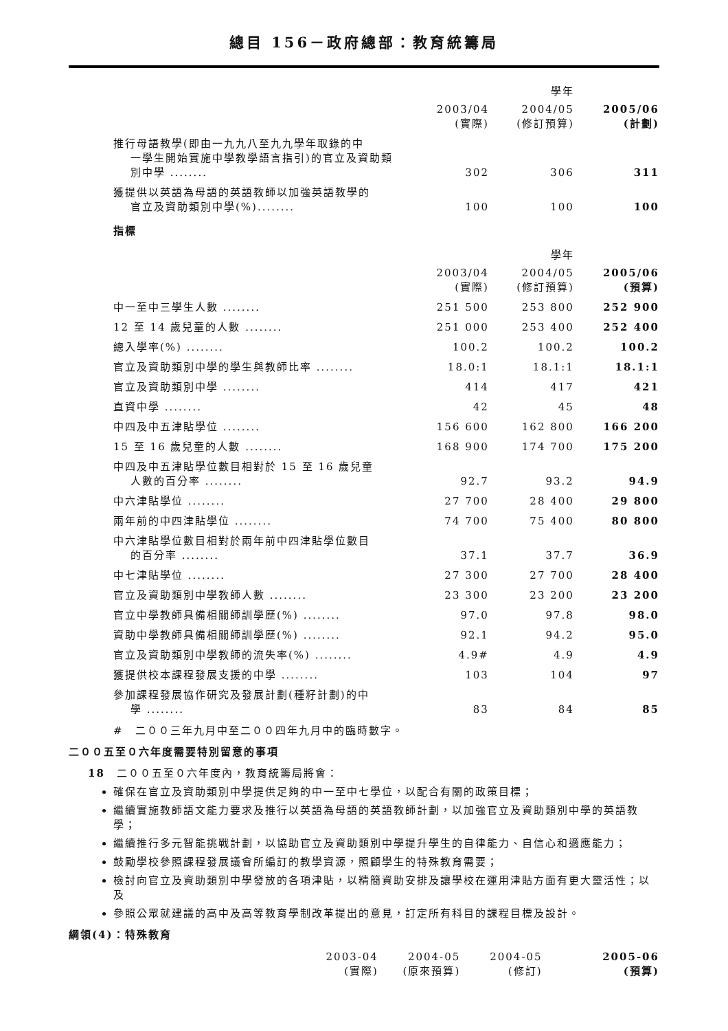總目 156－政府總部：教育統籌局
| | | 學年 | |
| | 2003/04 (實際) | 2004/05 (修訂預算) | 2005/06 (計劃) |
| 推行母語教學(即由一九九八至九九學年取錄的中 一學生開始實施中學教學語言指引)的官立及資助類別中學 ........ | 302 | 306 | 311 |
| 獲提供以英語為母語的英語教師以加強英語教學的 官立及資助類別中學(%)........ | 100 | 100 | 100 |
指標
| | | 學年 | |
| | 2003/04 (實際) | 2004/05 (修訂預算) | 2005/06 (預算) |
| 中一至中三學生人數 ........ | 251 500 | 253 800 | 252 900 |
| 12 至 14 歲兒童的人數 ........ | 251 000 | 253 400 | 252 400 |
| 總入學率(%) ........ | 100.2 | 100.2 | 100.2 |
| 官立及資助類別中學的學生與教師比率 ........ | 18.0:1 | 18.1:1 | 18.1:1 |
| 官立及資助類別中學 ........ | 414 | 417 | 421 |
| 直資中學 ........ | 42 | 45 | 48 |
| 中四及中五津貼學位 ........ | 156 600 | 162 800 | 166 200 |
| 15 至 16 歲兒童的人數 ........ | 168 900 | 174 700 | 175 200 |
| 中四及中五津貼學位數目相對於 15 至 16 歲兒童 人數的百分率 ........ | 92.7 | 93.2 | 94.9 |
| 中六津貼學位 ........ | 27 700 | 28 400 | 29 800 |
| 兩年前的中四津貼學位 ........ | 74 700 | 75 400 | 80 800 |
| 中六津貼學位數目相對於兩年前中四津貼學位數目 的百分率 ........ | 37.1 | 37.7 | 36.9 |
| 中七津貼學位 ........ | 27 300 | 27 700 | 28 400 |
| 官立及資助類別中學教師人數 ........ | 23 300 | 23 200 | 23 200 |
| 官立中學教師具備相關師訓學歷(%) ........ | 97.0 | 97.8 | 98.0 |
| 資助中學教師具備相關師訓學歷(%) ........ | 92.1 | 94.2 | 95.0 |
| 官立及資助類別中學教師的流失率(%) ........ | 4.9# | 4.9 | 4.9 |
| 獲提供校本課程發展支援的中學 ........ | 103 | 104 | 97 |
| 參加課程發展協作研究及發展計劃(種籽計劃)的中 學 ........ | 83 | 84 | 85 |
#　二００三年九月中至二００四年九月中的臨時數字。
二００五至０六年度需要特別留意的事項
18　二００五至０六年度內，教育統籌局將會：
確保在官立及資助類別中學提供足夠的中一至中七學位，以配合有關的政策目標；
繼續實施教師語文能力要求及推行以英語為母語的英語教師計劃，以加強官立及資助類別中學的英語教學；
繼續推行多元智能挑戰計劃，以協助官立及資助類別中學提升學生的自律能力、自信心和適應能力；
鼓勵學校參照課程發展議會所編訂的教學資源，照顧學生的特殊教育需要；
檢討向官立及資助類別中學發放的各項津貼，以精簡資助安排及讓學校在運用津貼方面有更大靈活性；以及
參照公眾就建議的高中及高等教育學制改革提出的意見，訂定所有科目的課程目標及設計。
綱領(4)：特殊教育
| | 2003-04 (實際) | 2004-05 (原來預算) | 2004-05 (修訂) | 2005-06 (預算) |